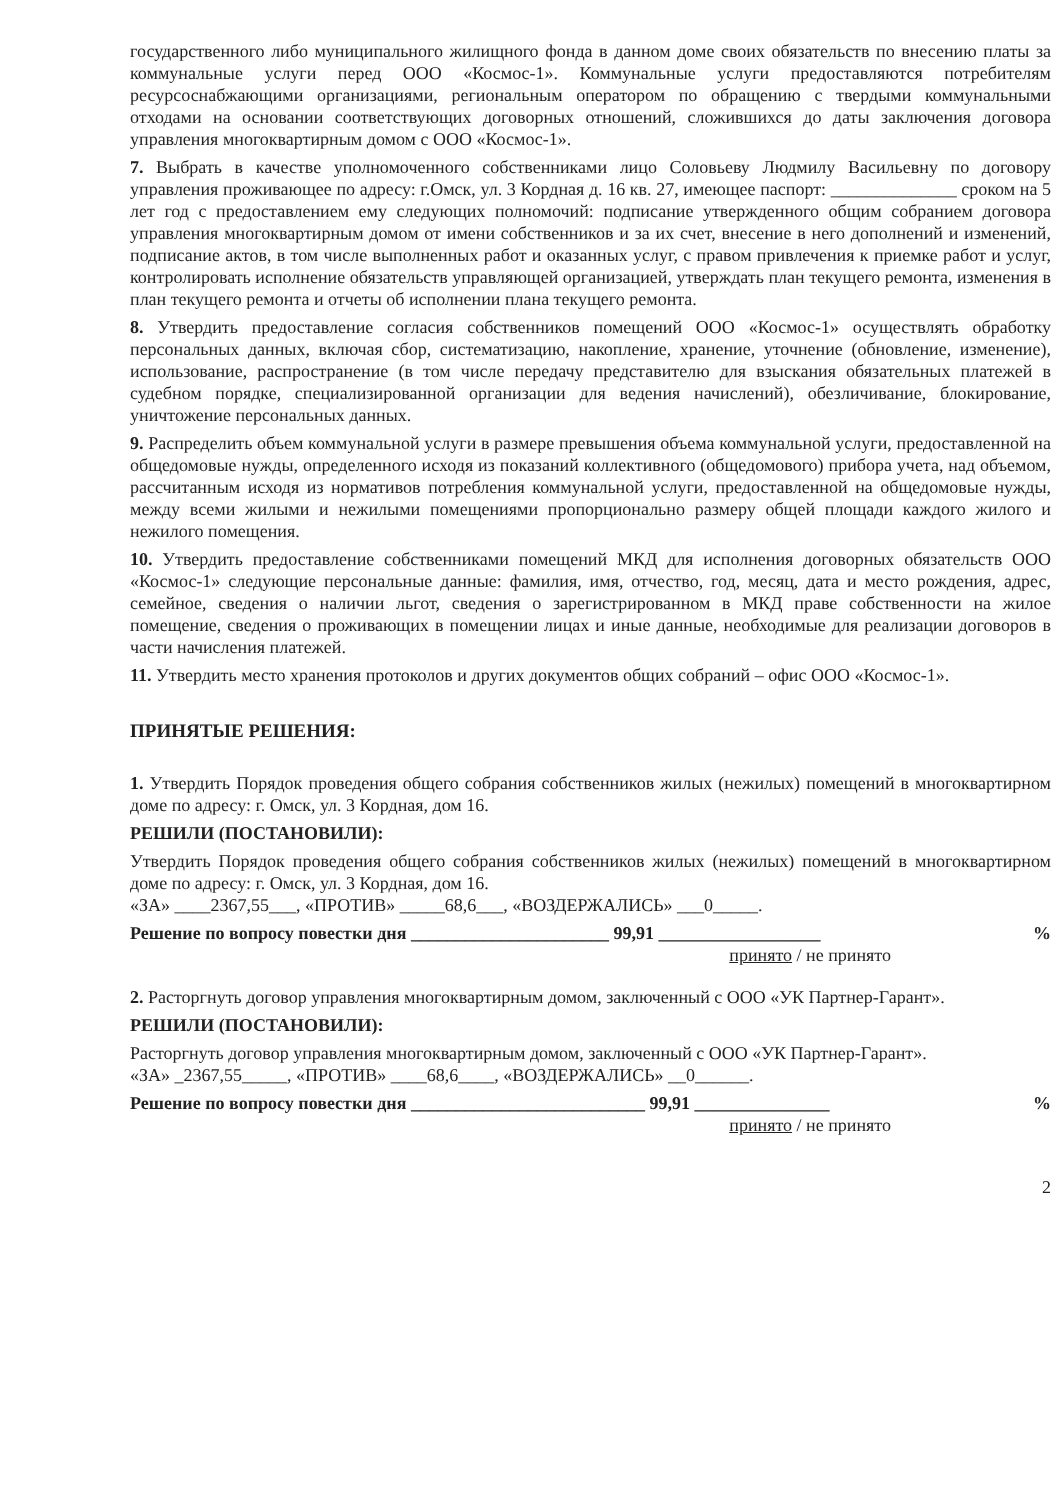государственного либо муниципального жилищного фонда в данном доме своих обязательств по внесению платы за коммунальные услуги перед ООО «Космос-1». Коммунальные услуги предоставляются потребителям ресурсоснабжающими организациями, региональным оператором по обращению с твердыми коммунальными отходами на основании соответствующих договорных отношений, сложившихся до даты заключения договора управления многоквартирным домом с ООО «Космос-1».
7. Выбрать в качестве уполномоченного собственниками лицо Соловьеву Людмилу Васильевну по договору управления проживающее по адресу: г.Омск, ул. 3 Кордная д. 16 кв. 27, имеющее паспорт: ______________ сроком на 5 лет год с предоставлением ему следующих полномочий: подписание утвержденного общим собранием договора управления многоквартирным домом от имени собственников и за их счет, внесение в него дополнений и изменений, подписание актов, в том числе выполненных работ и оказанных услуг, с правом привлечения к приемке работ и услуг, контролировать исполнение обязательств управляющей организацией, утверждать план текущего ремонта, изменения в план текущего ремонта и отчеты об исполнении плана текущего ремонта.
8. Утвердить предоставление согласия собственников помещений ООО «Космос-1» осуществлять обработку персональных данных, включая сбор, систематизацию, накопление, хранение, уточнение (обновление, изменение), использование, распространение (в том числе передачу представителю для взыскания обязательных платежей в судебном порядке, специализированной организации для ведения начислений), обезличивание, блокирование, уничтожение персональных данных.
9. Распределить объем коммунальной услуги в размере превышения объема коммунальной услуги, предоставленной на общедомовые нужды, определенного исходя из показаний коллективного (общедомового) прибора учета, над объемом, рассчитанным исходя из нормативов потребления коммунальной услуги, предоставленной на общедомовые нужды, между всеми жилыми и нежилыми помещениями пропорционально размеру общей площади каждого жилого и нежилого помещения.
10. Утвердить предоставление собственниками помещений МКД для исполнения договорных обязательств ООО «Космос-1» следующие персональные данные: фамилия, имя, отчество, год, месяц, дата и место рождения, адрес, семейное, сведения о наличии льгот, сведения о зарегистрированном в МКД праве собственности на жилое помещение, сведения о проживающих в помещении лицах и иные данные, необходимые для реализации договоров в части начисления платежей.
11. Утвердить место хранения протоколов и других документов общих собраний – офис ООО «Космос-1».
ПРИНЯТЫЕ РЕШЕНИЯ:
1. Утвердить Порядок проведения общего собрания собственников жилых (нежилых) помещений в многоквартирном доме по адресу: г. Омск, ул. 3 Кордная, дом 16.
РЕШИЛИ (ПОСТАНОВИЛИ):
Утвердить Порядок проведения общего собрания собственников жилых (нежилых) помещений в многоквартирном доме по адресу: г. Омск, ул. 3 Кордная, дом 16.
«ЗА» ____2367,55___, «ПРОТИВ» _____68,6___, «ВОЗДЕРЖАЛИСЬ» ___0_____.
Решение по вопросу повестки дня ______________________ 99,91 __________________%
принято / не принято
2. Расторгнуть договор управления многоквартирным домом, заключенный с ООО «УК Партнер-Гарант».
РЕШИЛИ (ПОСТАНОВИЛИ):
Расторгнуть договор управления многоквартирным домом, заключенный с ООО «УК Партнер-Гарант».
«ЗА» _2367,55_____, «ПРОТИВ» ____68,6____, «ВОЗДЕРЖАЛИСЬ» __0______.
Решение по вопросу повестки дня __________________________ 99,91 _______________%
принято / не принято
2